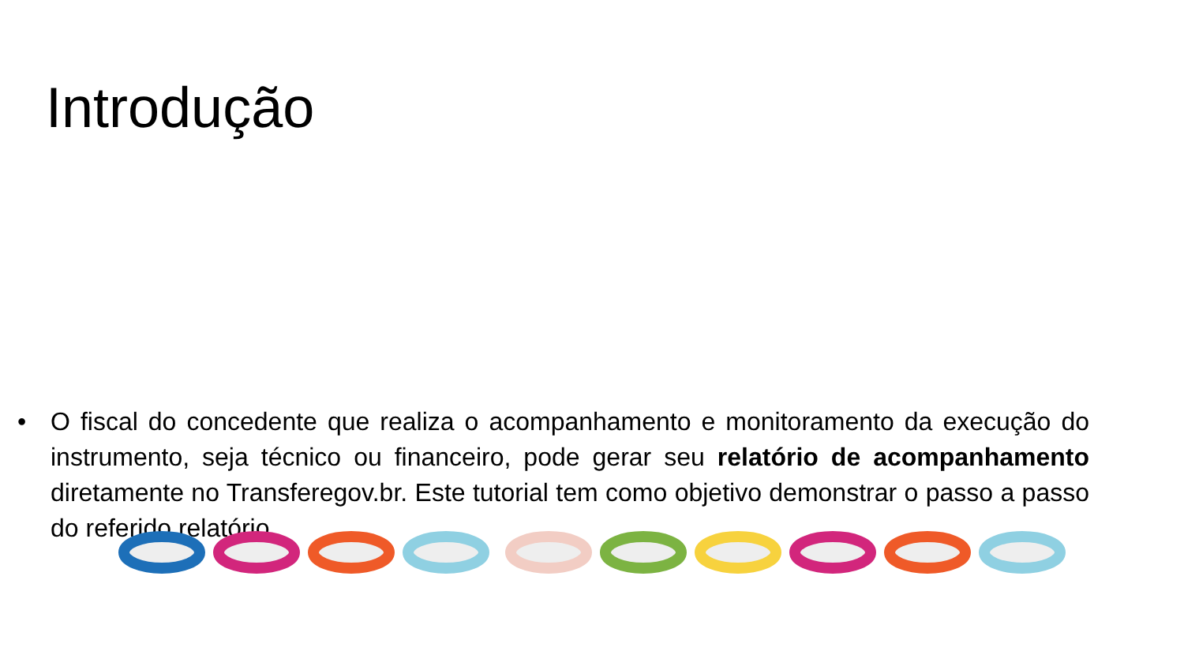Introdução
• O fiscal do concedente que realiza o acompanhamento e monitoramento da execução do instrumento, seja técnico ou financeiro, pode gerar seu relatório de acompanhamento diretamente no Transferegov.br. Este tutorial tem como objetivo demonstrar o passo a passo do referido relatório.